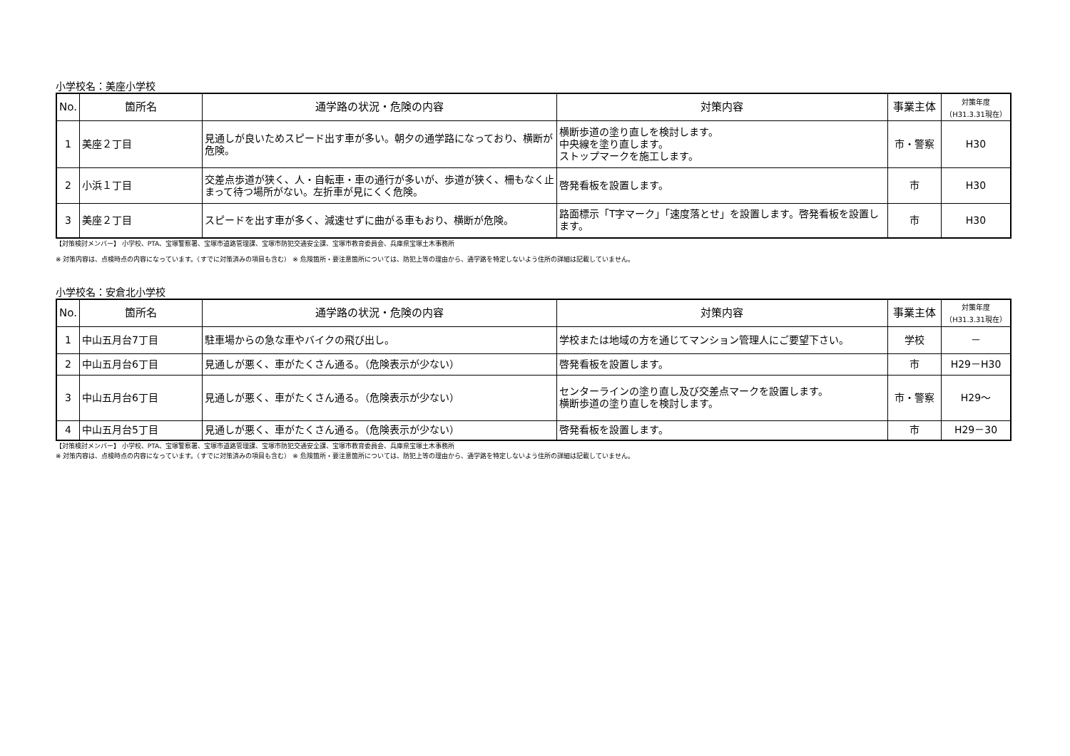小学校名：美座小学校
| No. | 箇所名 | 通学路の状況・危険の内容 | 対策内容 | 事業主体 | 対策年度 （H31.3.31現在） |
| --- | --- | --- | --- | --- | --- |
| 1 | 美座２丁目 | 見通しが良いためスピード出す車が多い。朝夕の通学路になっており、横断が危険。 | 横断歩道の塗り直しを検討します。 中央線を塗り直します。 ストップマークを施工します。 | 市・警察 | H30 |
| 2 | 小浜１丁目 | 交差点歩道が狭く、人・自転車・車の通行が多いが、歩道が狭く、柵もなく止まって待つ場所がない。左折車が見にくく危険。 | 啓発看板を設置します。 | 市 | H30 |
| 3 | 美座２丁目 | スピードを出す車が多く、減速せずに曲がる車もおり、横断が危険。 | 路面標示「T字マーク」「速度落とせ」を設置します。啓発看板を設置します。 | 市 | H30 |
【対策検討メンバー】 小学校、PTA、宝塚警察署、宝塚市道路管理課、宝塚市防犯交通安全課、宝塚市教育委員会、兵庫県宝塚土木事務所
※ 対策内容は、点検時点の内容になっています。（すでに対策済みの項目も含む） ※ 危険箇所・要注意箇所については、防犯上等の理由から、通学路を特定しないよう住所の詳細は記載していません。
小学校名：安倉北小学校
| No. | 箇所名 | 通学路の状況・危険の内容 | 対策内容 | 事業主体 | 対策年度 （H31.3.31現在） |
| --- | --- | --- | --- | --- | --- |
| 1 | 中山五月台7丁目 | 駐車場からの急な車やバイクの飛び出し。 | 学校または地域の方を通じてマンション管理人にご要望下さい。 | 学校 | － |
| 2 | 中山五月台6丁目 | 見通しが悪く、車がたくさん通る。（危険表示が少ない） | 啓発看板を設置します。 | 市 | H29－H30 |
| 3 | 中山五月台6丁目 | 見通しが悪く、車がたくさん通る。（危険表示が少ない） | センターラインの塗り直し及び交差点マークを設置します。 横断歩道の塗り直しを検討します。 | 市・警察 | H29～ |
| 4 | 中山五月台5丁目 | 見通しが悪く、車がたくさん通る。（危険表示が少ない） | 啓発看板を設置します。 | 市 | H29－30 |
【対策検討メンバー】 小学校、PTA、宝塚警察署、宝塚市道路管理課、宝塚市防犯交通安全課、宝塚市教育委員会、兵庫県宝塚土木事務所
※ 対策内容は、点検時点の内容になっています。（すでに対策済みの項目も含む） ※ 危険箇所・要注意箇所については、防犯上等の理由から、通学路を特定しないよう住所の詳細は記載していません。